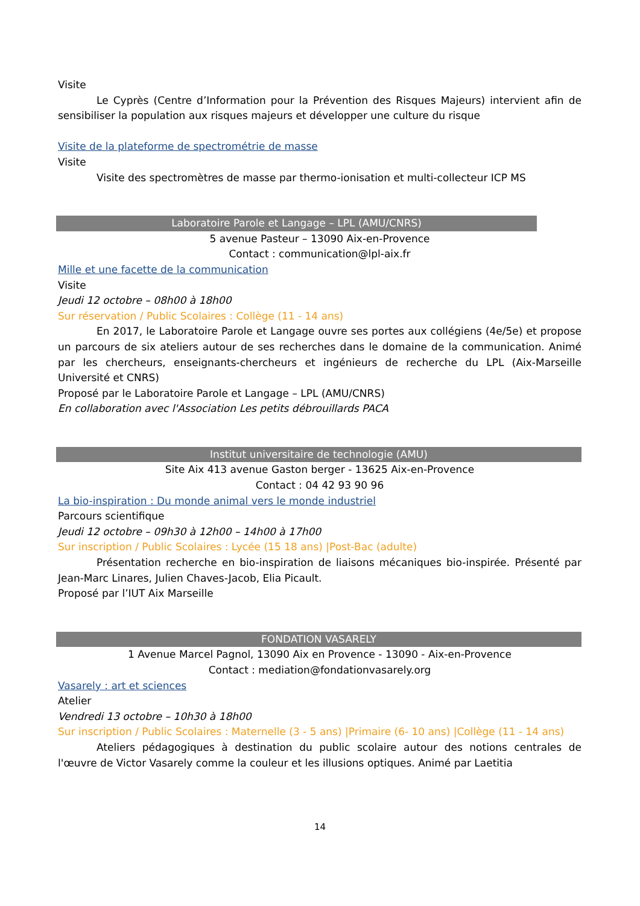Visite
Le Cyprès (Centre d’Information pour la Prévention des Risques Majeurs) intervient afin de sensibiliser la population aux risques majeurs et développer une culture du risque
Visite de la plateforme de spectrométrie de masse
Visite
Visite des spectromètres de masse par thermo-ionisation et multi-collecteur ICP MS
Laboratoire Parole et Langage – LPL (AMU/CNRS)
5 avenue Pasteur – 13090 Aix-en-Provence
Contact : communication@lpl-aix.fr
Mille et une facette de la communication
Visite
Jeudi 12 octobre – 08h00 à 18h00
Sur réservation / Public Scolaires : Collège (11 - 14 ans)
En 2017, le Laboratoire Parole et Langage ouvre ses portes aux collégiens (4e/5e) et propose un parcours de six ateliers autour de ses recherches dans le domaine de la communication. Animé par les chercheurs, enseignants-chercheurs et ingénieurs de recherche du LPL (Aix-Marseille Université et CNRS)
Proposé par le Laboratoire Parole et Langage – LPL (AMU/CNRS)
En collaboration avec l'Association Les petits débrouillards PACA
Institut universitaire de technologie (AMU)
Site Aix 413 avenue Gaston berger - 13625 Aix-en-Provence
Contact : 04 42 93 90 96
La bio-inspiration : Du monde animal vers le monde industriel
Parcours scientifique
Jeudi 12 octobre – 09h30 à 12h00 – 14h00 à 17h00
Sur inscription / Public Scolaires : Lycée (15 18 ans) |Post-Bac (adulte)
Présentation recherche en bio-inspiration de liaisons mécaniques bio-inspirée. Présenté par Jean-Marc Linares, Julien Chaves-Jacob, Elia Picault.
Proposé par l’IUT Aix Marseille
FONDATION VASARELY
1 Avenue Marcel Pagnol, 13090 Aix en Provence - 13090 - Aix-en-Provence
Contact : mediation@fondationvasarely.org
Vasarely : art et sciences
Atelier
Vendredi 13 octobre – 10h30 à 18h00
Sur inscription / Public Scolaires : Maternelle (3 - 5 ans) |Primaire (6- 10 ans) |Collège (11 - 14 ans)
Ateliers pédagogiques à destination du public scolaire autour des notions centrales de l'œuvre de Victor Vasarely comme la couleur et les illusions optiques. Animé par Laetitia
14